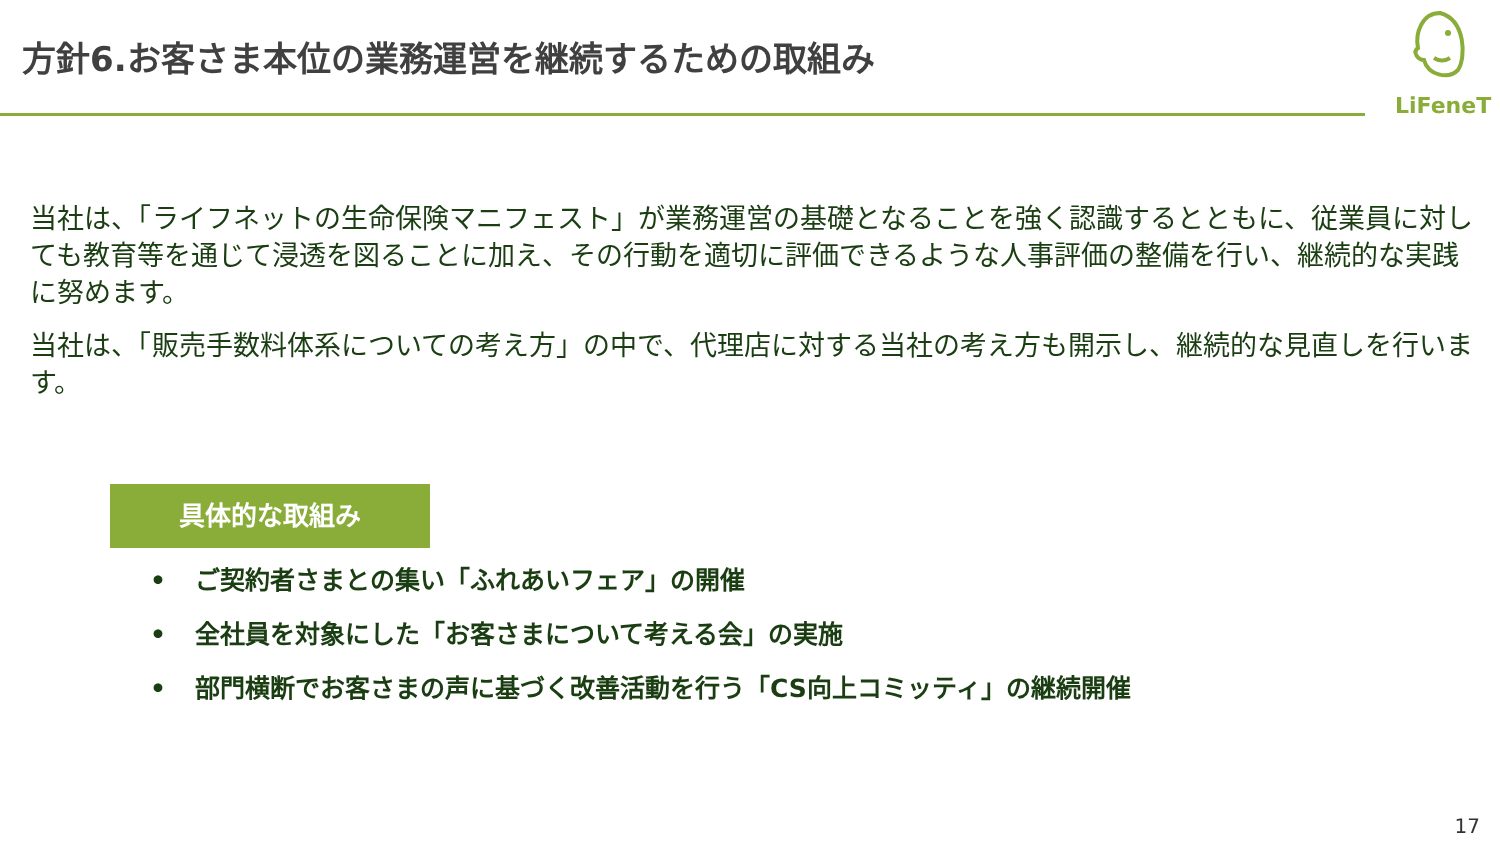方針6.お客さま本位の業務運営を継続するための取組み
LiFeneT
当社は、「ライフネットの生命保険マニフェスト」が業務運営の基礎となることを強く認識するとともに、従業員に対しても教育等を通じて浸透を図ることに加え、その行動を適切に評価できるような人事評価の整備を行い、継続的な実践に努めます。
当社は、「販売手数料体系についての考え方」の中で、代理店に対する当社の考え方も開示し、継続的な見直しを行います。
具体的な取組み
• ご契約者さまとの集い「ふれあいフェア」の開催
• 全社員を対象にした「お客さまについて考える会」の実施
• 部門横断でお客さまの声に基づく改善活動を行う「CS向上コミッティ」の継続開催
17